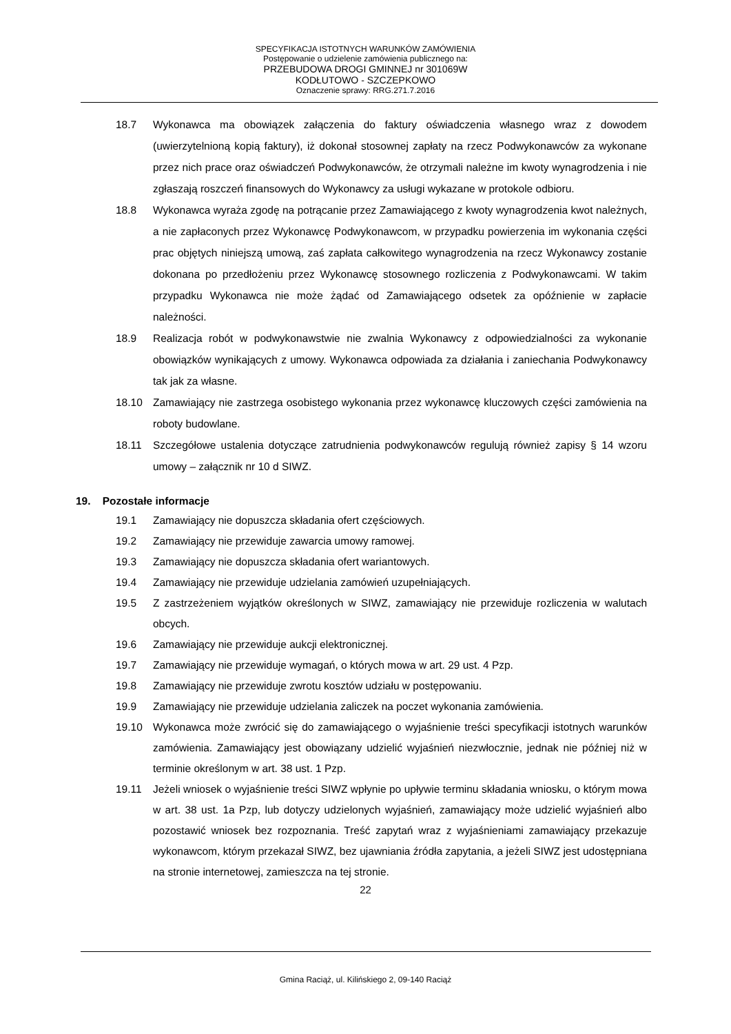SPECYFIKACJA ISTOTNYCH WARUNKÓW ZAMÓWIENIA
Postępowanie o udzielenie zamówienia publicznego na:
PRZEBUDOWA DROGI GMINNEJ nr 301069W
KODŁUTOWO - SZCZEPKOWO
Oznaczenie sprawy: RRG.271.7.2016
18.7 Wykonawca ma obowiązek załączenia do faktury oświadczenia własnego wraz z dowodem (uwierzytelnioną kopią faktury), iż dokonał stosownej zapłaty na rzecz Podwykonawców za wykonane przez nich prace oraz oświadczeń Podwykonawców, że otrzymali należne im kwoty wynagrodzenia i nie zgłaszają roszczeń finansowych do Wykonawcy za usługi wykazane w protokole odbioru.
18.8 Wykonawca wyraża zgodę na potrącanie przez Zamawiającego z kwoty wynagrodzenia kwot należnych, a nie zapłaconych przez Wykonawcę Podwykonawcom, w przypadku powierzenia im wykonania części prac objętych niniejszą umową, zaś zapłata całkowitego wynagrodzenia na rzecz Wykonawcy zostanie dokonana po przedłożeniu przez Wykonawcę stosownego rozliczenia z Podwykonawcami. W takim przypadku Wykonawca nie może żądać od Zamawiającego odsetek za opóźnienie w zapłacie należności.
18.9 Realizacja robót w podwykonawstwie nie zwalnia Wykonawcy z odpowiedzialności za wykonanie obowiązków wynikających z umowy. Wykonawca odpowiada za działania i zaniechania Podwykonawcy tak jak za własne.
18.10 Zamawiający nie zastrzega osobistego wykonania przez wykonawcę kluczowych części zamówienia na roboty budowlane.
18.11 Szczegółowe ustalenia dotyczące zatrudnienia podwykonawców regulują również zapisy § 14 wzoru umowy – załącznik nr 10 d SIWZ.
19. Pozostałe informacje
19.1 Zamawiający nie dopuszcza składania ofert częściowych.
19.2 Zamawiający nie przewiduje zawarcia umowy ramowej.
19.3 Zamawiający nie dopuszcza składania ofert wariantowych.
19.4 Zamawiający nie przewiduje udzielania zamówień uzupełniających.
19.5 Z zastrzeżeniem wyjątków określonych w SIWZ, zamawiający nie przewiduje rozliczenia w walutach obcych.
19.6 Zamawiający nie przewiduje aukcji elektronicznej.
19.7 Zamawiający nie przewiduje wymagań, o których mowa w art. 29 ust. 4 Pzp.
19.8 Zamawiający nie przewiduje zwrotu kosztów udziału w postępowaniu.
19.9 Zamawiający nie przewiduje udzielania zaliczek na poczet wykonania zamówienia.
19.10 Wykonawca może zwrócić się do zamawiającego o wyjaśnienie treści specyfikacji istotnych warunków zamówienia. Zamawiający jest obowiązany udzielić wyjaśnień niezwłocznie, jednak nie później niż w terminie określonym w art. 38 ust. 1 Pzp.
19.11 Jeżeli wniosek o wyjaśnienie treści SIWZ wpłynie po upływie terminu składania wniosku, o którym mowa w art. 38 ust. 1a Pzp, lub dotyczy udzielonych wyjaśnień, zamawiający może udzielić wyjaśnień albo pozostawić wniosek bez rozpoznania. Treść zapytań wraz z wyjaśnieniami zamawiający przekazuje wykonawcom, którym przekazał SIWZ, bez ujawniania źródła zapytania, a jeżeli SIWZ jest udostępniana na stronie internetowej, zamieszcza na tej stronie.
22
Gmina Raciąż, ul. Kilińskiego 2, 09-140 Raciąż